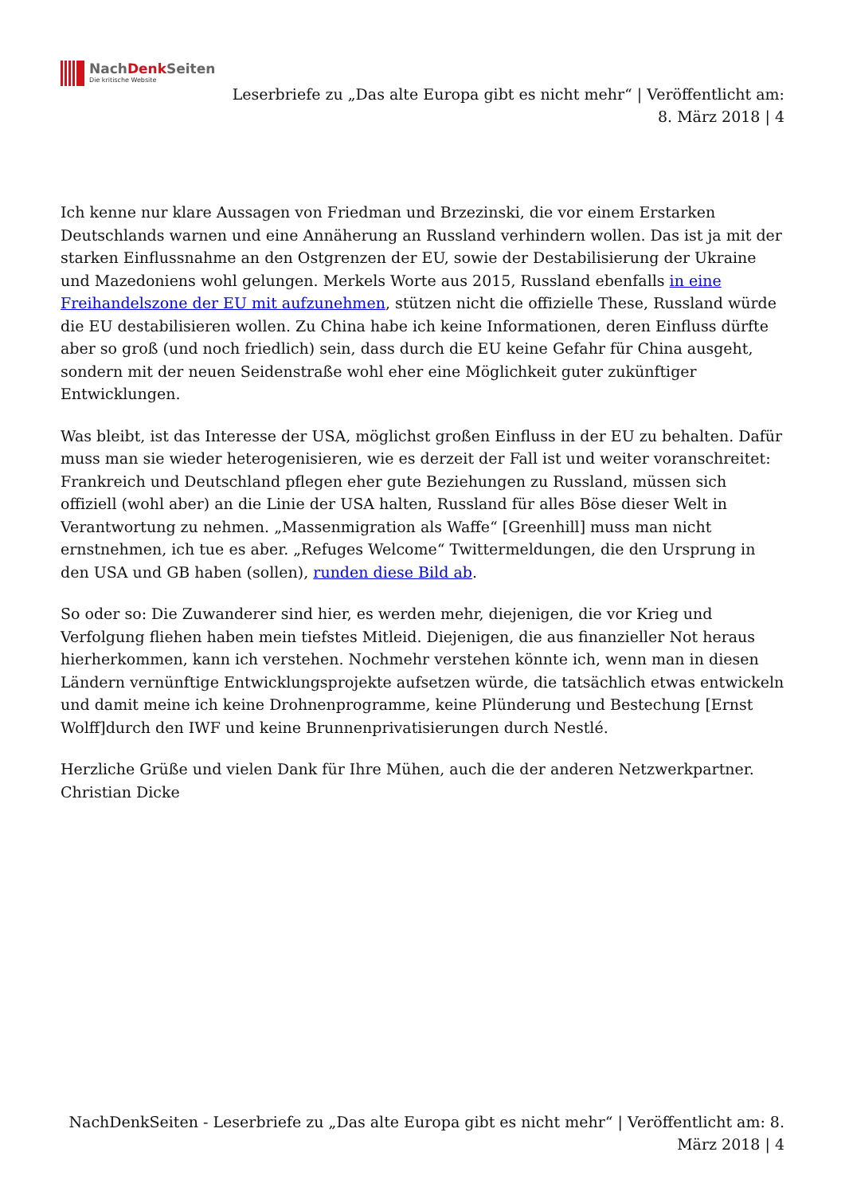NachDenk Seiten
Die kritische Website
Leserbriefe zu „Das alte Europa gibt es nicht mehr“ | Veröffentlicht am: 8. März 2018 | 4
Ich kenne nur klare Aussagen von Friedman und Brzezinski, die vor einem Erstarken Deutschlands warnen und eine Annäherung an Russland verhindern wollen. Das ist ja mit der starken Einflussnahme an den Ostgrenzen der EU, sowie der Destabilisierung der Ukraine und Mazedoniens wohl gelungen. Merkels Worte aus 2015, Russland ebenfalls in eine Freihandelszone der EU mit aufzunehmen, stützen nicht die offizielle These, Russland würde die EU destabilisieren wollen. Zu China habe ich keine Informationen, deren Einfluss dürfte aber so groß (und noch friedlich) sein, dass durch die EU keine Gefahr für China ausgeht, sondern mit der neuen Seidenstraße wohl eher eine Möglichkeit guter zukünftiger Entwicklungen.
Was bleibt, ist das Interesse der USA, möglichst großen Einfluss in der EU zu behalten. Dafür muss man sie wieder heterogenisieren, wie es derzeit der Fall ist und weiter voranschreitet: Frankreich und Deutschland pflegen eher gute Beziehungen zu Russland, müssen sich offiziell (wohl aber) an die Linie der USA halten, Russland für alles Böse dieser Welt in Verantwortung zu nehmen. „Massenmigration als Waffe“ [Greenhill] muss man nicht ernstnehmen, ich tue es aber. „Refuges Welcome“ Twittermeldungen, die den Ursprung in den USA und GB haben (sollen), runden diese Bild ab.
So oder so: Die Zuwanderer sind hier, es werden mehr, diejenigen, die vor Krieg und Verfolgung fliehen haben mein tiefstes Mitleid. Diejenigen, die aus finanzieller Not heraus hierherkommen, kann ich verstehen. Nochmehr verstehen könnte ich, wenn man in diesen Ländern vernünftige Entwicklungsprojekte aufsetzen würde, die tatsächlich etwas entwickeln und damit meine ich keine Drohnenprogramme, keine Plünderung und Bestechung [Ernst Wolff]durch den IWF und keine Brunnenprivatisierungen durch Nestlé.
Herzliche Grüße und vielen Dank für Ihre Mühen, auch die der anderen Netzwerkpartner.
Christian Dicke
NachDenkSeiten - Leserbriefe zu „Das alte Europa gibt es nicht mehr“ | Veröffentlicht am: 8. März 2018 | 4